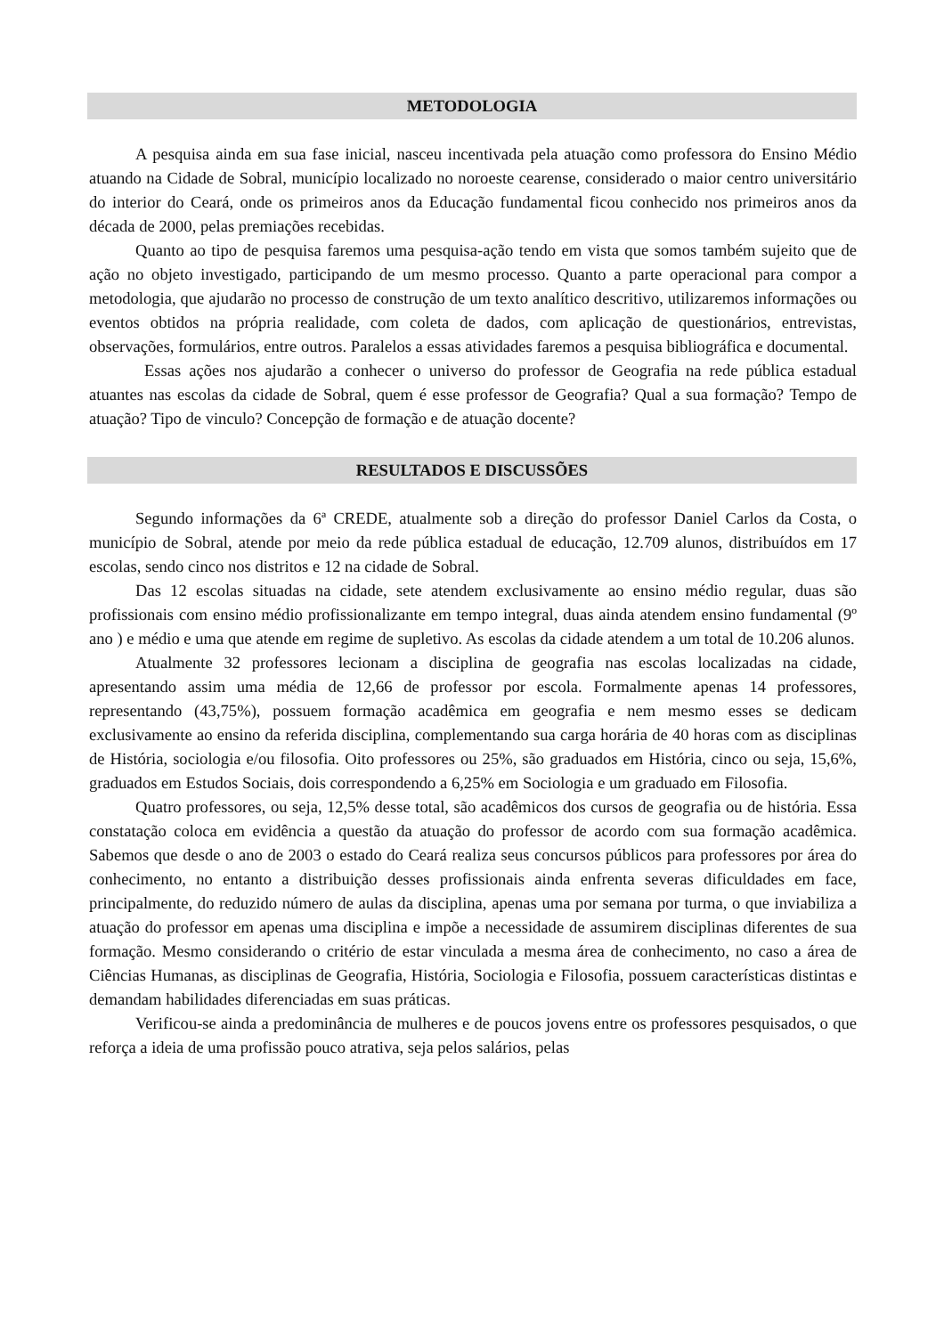METODOLOGIA
A pesquisa ainda em sua fase inicial, nasceu incentivada pela atuação como professora do Ensino Médio atuando na Cidade de Sobral, município localizado no noroeste cearense, considerado o maior centro universitário do interior do Ceará, onde os primeiros anos da Educação fundamental ficou conhecido nos primeiros anos da década de 2000, pelas premiações recebidas.
Quanto ao tipo de pesquisa faremos uma pesquisa-ação tendo em vista que somos também sujeito que de ação no objeto investigado, participando de um mesmo processo. Quanto a parte operacional para compor a metodologia, que ajudarão no processo de construção de um texto analítico descritivo, utilizaremos informações ou eventos obtidos na própria realidade, com coleta de dados, com aplicação de questionários, entrevistas, observações, formulários, entre outros. Paralelos a essas atividades faremos a pesquisa bibliográfica e documental.
Essas ações nos ajudarão a conhecer o universo do professor de Geografia na rede pública estadual atuantes nas escolas da cidade de Sobral, quem é esse professor de Geografia? Qual a sua formação? Tempo de atuação? Tipo de vinculo? Concepção de formação e de atuação docente?
RESULTADOS E DISCUSSÕES
Segundo informações da 6ª CREDE, atualmente sob a direção do professor Daniel Carlos da Costa, o município de Sobral, atende por meio da rede pública estadual de educação, 12.709 alunos, distribuídos em 17 escolas, sendo cinco nos distritos e 12 na cidade de Sobral.
Das 12 escolas situadas na cidade, sete atendem exclusivamente ao ensino médio regular, duas são profissionais com ensino médio profissionalizante em tempo integral, duas ainda atendem ensino fundamental (9º ano ) e médio e uma que atende em regime de supletivo. As escolas da cidade atendem a um total de 10.206 alunos.
Atualmente 32 professores lecionam a disciplina de geografia nas escolas localizadas na cidade, apresentando assim uma média de 12,66 de professor por escola. Formalmente apenas 14 professores, representando (43,75%), possuem formação acadêmica em geografia e nem mesmo esses se dedicam exclusivamente ao ensino da referida disciplina, complementando sua carga horária de 40 horas com as disciplinas de História, sociologia e/ou filosofia. Oito professores ou 25%, são graduados em História, cinco ou seja, 15,6%, graduados em Estudos Sociais, dois correspondendo a 6,25% em Sociologia e um graduado em Filosofia.
Quatro professores, ou seja, 12,5% desse total, são acadêmicos dos cursos de geografia ou de história. Essa constatação coloca em evidência a questão da atuação do professor de acordo com sua formação acadêmica. Sabemos que desde o ano de 2003 o estado do Ceará realiza seus concursos públicos para professores por área do conhecimento, no entanto a distribuição desses profissionais ainda enfrenta severas dificuldades em face, principalmente, do reduzido número de aulas da disciplina, apenas uma por semana por turma, o que inviabiliza a atuação do professor em apenas uma disciplina e impõe a necessidade de assumirem disciplinas diferentes de sua formação. Mesmo considerando o critério de estar vinculada a mesma área de conhecimento, no caso a área de Ciências Humanas, as disciplinas de Geografia, História, Sociologia e Filosofia, possuem características distintas e demandam habilidades diferenciadas em suas práticas.
Verificou-se ainda a predominância de mulheres e de poucos jovens entre os professores pesquisados, o que reforça a ideia de uma profissão pouco atrativa, seja pelos salários, pelas